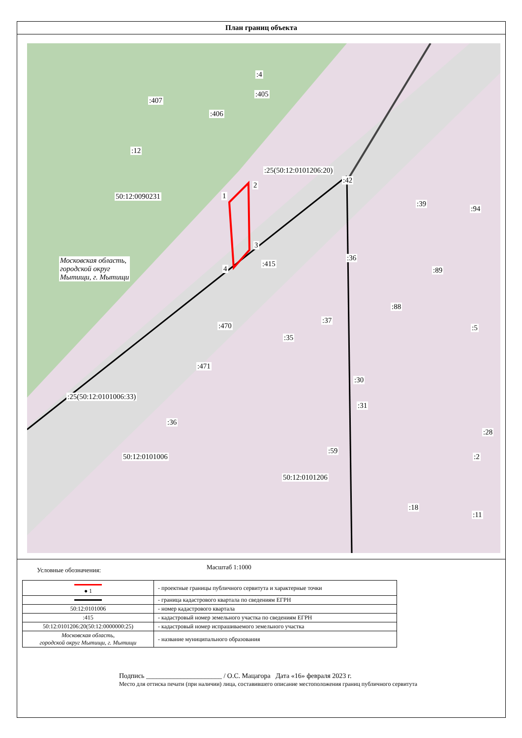План границ объекта
:4
:405
:407
:406
:12
50:12:0090231
:25(50:12:0101206:20)
:42
:39
:94
2
1
3
4
Московская область,
городской округ
Мытищи, г. Мытищи
:415
:36
:89
:88
:37
:470 :5
:35
:471
:30
:31
:25(50:12:0101006:33)
:36
:28
:59
50:12:0101006 :2
50:12:0101206
:18
:11
Условные обозначения: Масштаб 1:1000
| ● 1 | - проектные границы публичного сервитута и характерные точки |
| | - граница кадастрового квартала по сведениям ЕГРН |
| 50:12:0101006 | - номер кадастрового квартала |
| :415 | - кадастровый номер земельного участка по сведениям ЕГРН |
| 50:12:0101206:20(50:12:0000000:25) | - кадастровый номер испрашиваемого земельного участка |
| Московская область, городской округ Мытищи, г. Мытищи | - название муниципального образования |
Подпись ______________________ / О.С. Мацагора Дата «16» февраля 2023 г.
Место для оттиска печати (при наличии) лица, составившего описание местоположения границ публичного сервитута